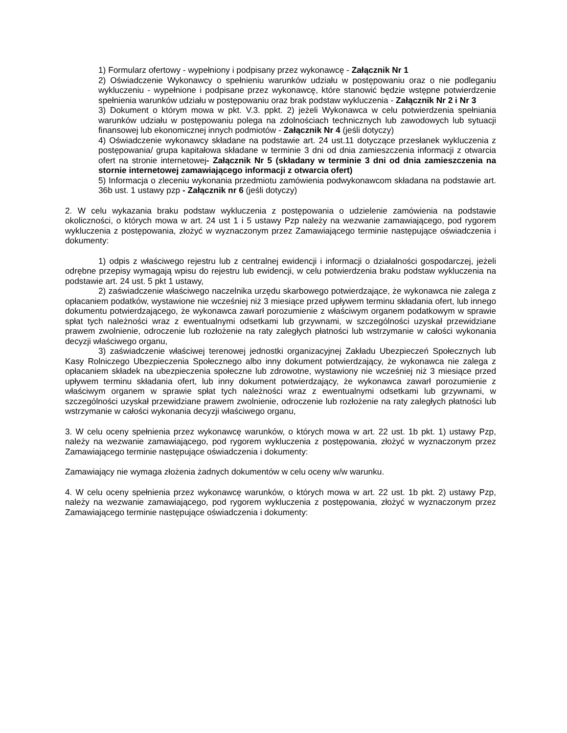1) Formularz ofertowy - wypełniony i podpisany przez wykonawcę - Załącznik Nr 1
2) Oświadczenie Wykonawcy o spełnieniu warunków udziału w postępowaniu oraz o nie podleganiu wykluczeniu - wypełnione i podpisane przez wykonawcę, które stanowić będzie wstępne potwierdzenie spełnienia warunków udziału w postępowaniu oraz brak podstaw wykluczenia - Załącznik Nr 2 i Nr 3
3) Dokument o którym mowa w pkt. V.3. ppkt. 2) jeżeli Wykonawca w celu potwierdzenia spełniania warunków udziału w postępowaniu polega na zdolnościach technicznych lub zawodowych lub sytuacji finansowej lub ekonomicznej innych podmiotów - Załącznik Nr 4 (jeśli dotyczy)
4) Oświadczenie wykonawcy składane na podstawie art. 24 ust.11 dotyczące przesłanek wykluczenia z postępowania/ grupa kapitałowa składane w terminie 3 dni od dnia zamieszczenia informacji z otwarcia ofert na stronie internetowej- Załącznik Nr 5 (składany w terminie 3 dni od dnia zamieszczenia na stornie internetowej zamawiającego informacji z otwarcia ofert)
5) Informacja o zleceniu wykonania przedmiotu zamówienia podwykonawcom składana na podstawie art. 36b ust. 1 ustawy pzp - Załącznik nr 6 (jeśli dotyczy)
2. W celu wykazania braku podstaw wykluczenia z postępowania o udzielenie zamówienia na podstawie okoliczności, o których mowa w art. 24 ust 1 i 5 ustawy Pzp należy na wezwanie zamawiającego, pod rygorem wykluczenia z postępowania, złożyć w wyznaczonym przez Zamawiającego terminie następujące oświadczenia i dokumenty:
1) odpis z właściwego rejestru lub z centralnej ewidencji i informacji o działalności gospodarczej, jeżeli odrębne przepisy wymagają wpisu do rejestru lub ewidencji, w celu potwierdzenia braku podstaw wykluczenia na podstawie art. 24 ust. 5 pkt 1 ustawy,
2) zaświadczenie właściwego naczelnika urzędu skarbowego potwierdzające, że wykonawca nie zalega z opłacaniem podatków, wystawione nie wcześniej niż 3 miesiące przed upływem terminu składania ofert, lub innego dokumentu potwierdzającego, że wykonawca zawarł porozumienie z właściwym organem podatkowym w sprawie spłat tych należności wraz z ewentualnymi odsetkami lub grzywnami, w szczególności uzyskał przewidziane prawem zwolnienie, odroczenie lub rozłożenie na raty zaległych płatności lub wstrzymanie w całości wykonania decyzji właściwego organu,
3) zaświadczenie właściwej terenowej jednostki organizacyjnej Zakładu Ubezpieczeń Społecznych lub Kasy Rolniczego Ubezpieczenia Społecznego albo inny dokument potwierdzający, że wykonawca nie zalega z opłacaniem składek na ubezpieczenia społeczne lub zdrowotne, wystawiony nie wcześniej niż 3 miesiące przed upływem terminu składania ofert, lub inny dokument potwierdzający, że wykonawca zawarł porozumienie z właściwym organem w sprawie spłat tych należności wraz z ewentualnymi odsetkami lub grzywnami, w szczególności uzyskał przewidziane prawem zwolnienie, odroczenie lub rozłożenie na raty zaległych płatności lub wstrzymanie w całości wykonania decyzji właściwego organu,
3. W celu oceny spełnienia przez wykonawcę warunków, o których mowa w art. 22 ust. 1b pkt. 1) ustawy Pzp, należy na wezwanie zamawiającego, pod rygorem wykluczenia z postępowania, złożyć w wyznaczonym przez Zamawiającego terminie następujące oświadczenia i dokumenty:
Zamawiający nie wymaga złożenia żadnych dokumentów w celu oceny w/w warunku.
4. W celu oceny spełnienia przez wykonawcę warunków, o których mowa w art. 22 ust. 1b pkt. 2) ustawy Pzp, należy na wezwanie zamawiającego, pod rygorem wykluczenia z postępowania, złożyć w wyznaczonym przez Zamawiającego terminie następujące oświadczenia i dokumenty: